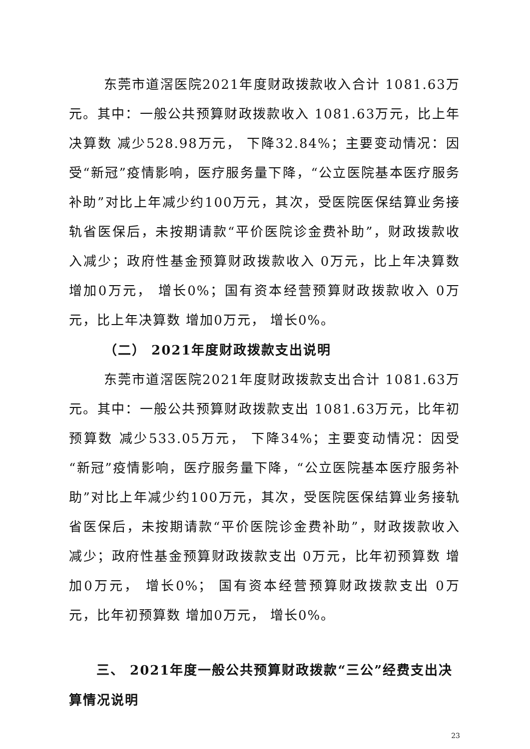东莞市道滘医院2021年度财政拨款收入合计 1081.63万元。其中：一般公共预算财政拨款收入 1081.63万元，比上年决算数 减少528.98万元， 下降32.84%；主要变动情况：因受“新冠”疫情影响，医疗服务量下降，“公立医院基本医疗服务补助”对比上年减少约100万元，其次，受医院医保结算业务接轨省医保后，未按期请款“平价医院诊金费补助”，财政拨款收入减少；政府性基金预算财政拨款收入 0万元，比上年决算数 增加0万元， 增长0%；国有资本经营预算财政拨款收入 0万元，比上年决算数 增加0万元， 增长0%。
（二） 2021年度财政拨款支出说明
东莞市道滘医院2021年度财政拨款支出合计 1081.63万元。其中：一般公共预算财政拨款支出 1081.63万元，比年初预算数 减少533.05万元， 下降34%；主要变动情况：因受“新冠”疫情影响，医疗服务量下降，“公立医院基本医疗服务补助”对比上年减少约100万元，其次，受医院医保结算业务接轨省医保后，未按期请款“平价医院诊金费补助”，财政拨款收入减少；政府性基金预算财政拨款支出 0万元，比年初预算数 增加0万元， 增长0%； 国有资本经营预算财政拨款支出 0万元，比年初预算数 增加0万元， 增长0%。
三、 2021年度一般公共预算财政拨款“三公”经费支出决
算情况说明
23